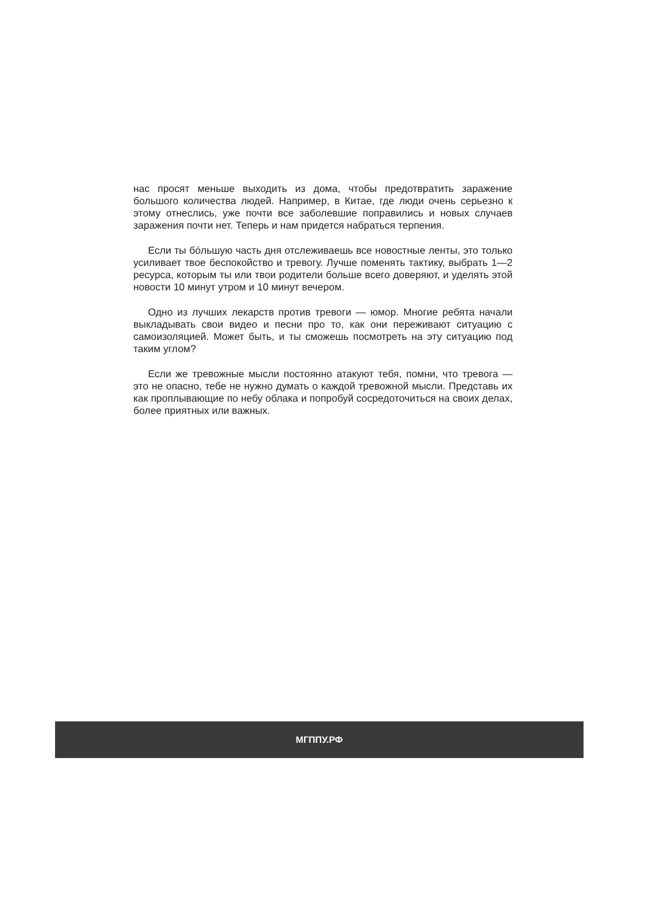нас просят меньше выходить из дома, чтобы предотвратить заражение большого количества людей. Например, в Китае, где люди очень серьезно к этому отнеслись, уже почти все заболевшие поправились и новых случаев заражения почти нет. Теперь и нам придется набраться терпения.
Если ты бо́льшую часть дня отслеживаешь все новостные ленты, это только усиливает твое беспокойство и тревогу. Лучше поменять тактику, выбрать 1—2 ресурса, которым ты или твои родители больше всего доверяют, и уделять этой новости 10 минут утром и 10 минут вечером.
Одно из лучших лекарств против тревоги — юмор. Многие ребята начали выкладывать свои видео и песни про то, как они переживают ситуацию с самоизоляцией. Может быть, и ты сможешь посмотреть на эту ситуацию под таким углом?
Если же тревожные мысли постоянно атакуют тебя, помни, что тревога — это не опасно, тебе не нужно думать о каждой тревожной мысли. Представь их как проплывающие по небу облака и попробуй сосредоточиться на своих делах, более приятных или важных.
МГППУ.РФ